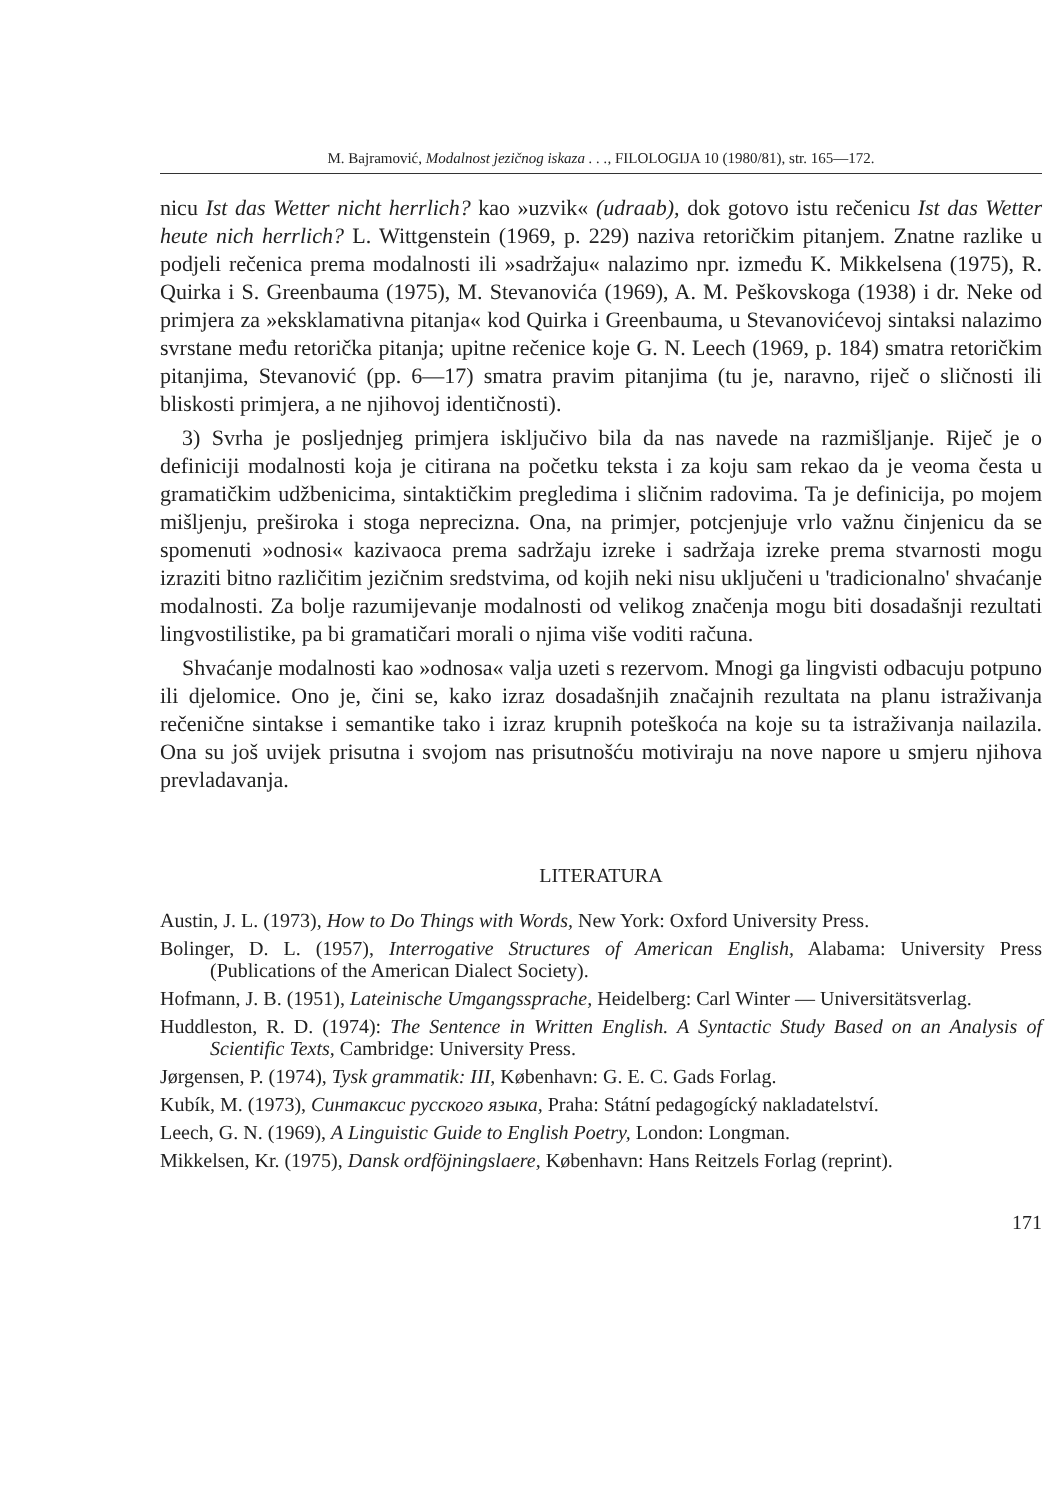M. Bajramović, Modalnost jezičnog iskaza . . ., FILOLOGIJA 10 (1980/81), str. 165—172.
nicu Ist das Wetter nicht herrlich? kao »uzvik« (udraab), dok gotovo istu rečenicu Ist das Wetter heute nich herrlich? L. Wittgenstein (1969, p. 229) naziva retoričkim pitanjem. Znatne razlike u podjeli rečenica prema modalnosti ili »sadržaju« nalazimo npr. između K. Mikkelsena (1975), R. Quirka i S. Greenbauma (1975), M. Stevanovića (1969), A. M. Peškovskoga (1938) i dr. Neke od primjera za »eksklamativna pitanja« kod Quirka i Greenbauma, u Stevanovićevoj sintaksi nalazimo svrstane među retorička pitanja; upitne rečenice koje G. N. Leech (1969, p. 184) smatra retoričkim pitanjima, Stevanović (pp. 6—17) smatra pravim pitanjima (tu je, naravno, riječ o sličnosti ili bliskosti primjera, a ne njihovoj identičnosti).
3) Svrha je posljednjeg primjera isključivo bila da nas navede na razmišljanje. Riječ je o definiciji modalnosti koja je citirana na početku teksta i za koju sam rekao da je veoma česta u gramatičkim udžbenicima, sintaktičkim pregledima i sličnim radovima. Ta je definicija, po mojem mišljenju, preširoka i stoga neprecizna. Ona, na primjer, potcjenjuje vrlo važnu činjenicu da se spomenuti »odnosi« kazivaoca prema sadržaju izreke i sadržaja izreke prema stvarnosti mogu izraziti bitno različitim jezičnim sredstvima, od kojih neki nisu uključeni u 'tradicionalno' shvaćanje modalnosti. Za bolje razumijevanje modalnosti od velikog značenja mogu biti dosadašnji rezultati lingvostilistike, pa bi gramatičari morali o njima više voditi računa.
Shvaćanje modalnosti kao »odnosa« valja uzeti s rezervom. Mnogi ga lingvisti odbacuju potpuno ili djelomice. Ono je, čini se, kako izraz dosadašnjih značajnih rezultata na planu istraživanja rečenične sintakse i semantike tako i izraz krupnih poteškoća na koje su ta istraživanja nailazila. Ona su još uvijek prisutna i svojom nas prisutnošću motiviraju na nove napore u smjeru njihova prevladavanja.
LITERATURA
Austin, J. L. (1973), How to Do Things with Words, New York: Oxford University Press.
Bolinger, D. L. (1957), Interrogative Structures of American English, Alabama: University Press (Publications of the American Dialect Society).
Hofmann, J. B. (1951), Lateinische Umgangssprache, Heidelberg: Carl Winter — Universitätsverlag.
Huddleston, R. D. (1974): The Sentence in Written English. A Syntactic Study Based on an Analysis of Scientific Texts, Cambridge: University Press.
Jørgensen, P. (1974), Tysk grammatik: III, København: G. E. C. Gads Forlag.
Kubík, M. (1973), Синтаксис русского языка, Praha: Státní pedagogícký nakladatelství.
Leech, G. N. (1969), A Linguistic Guide to English Poetry, London: Longman.
Mikkelsen, Kr. (1975), Dansk ordföjningslaere, København: Hans Reitzels Forlag (reprint).
171